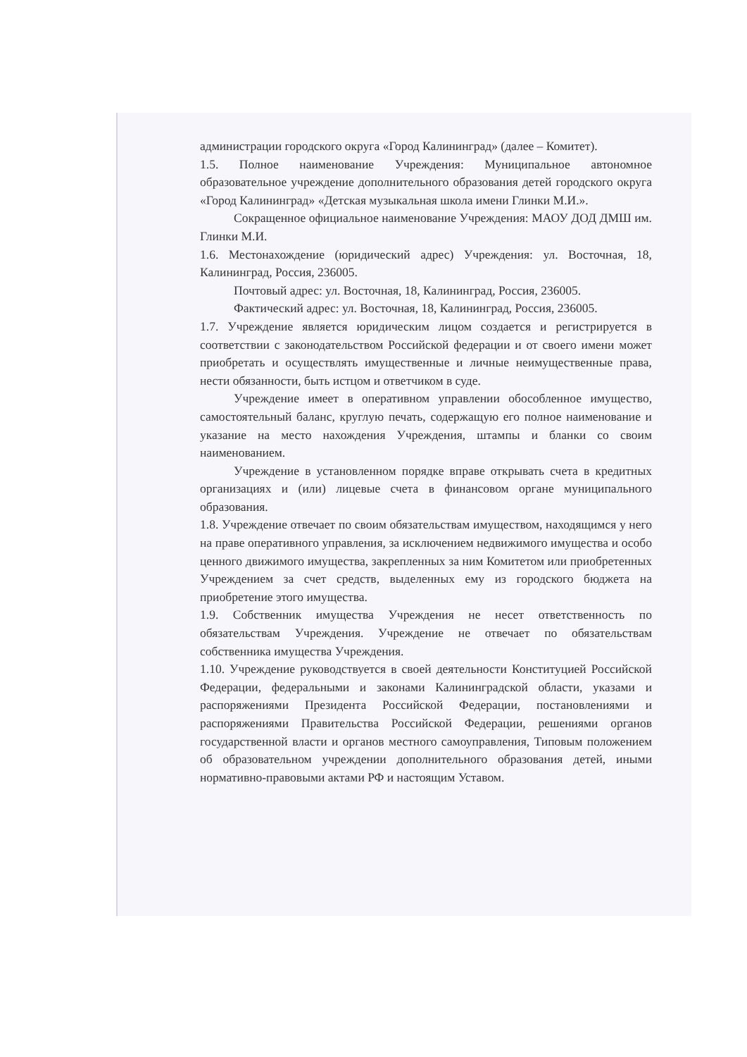администрации городского округа «Город Калининград» (далее – Комитет).
1.5. Полное наименование Учреждения: Муниципальное автономное образовательное учреждение дополнительного образования детей городского округа «Город Калининград» «Детская музыкальная школа имени Глинки М.И.».
Сокращенное официальное наименование Учреждения: МАОУ ДОД ДМШ им. Глинки М.И.
1.6. Местонахождение (юридический адрес) Учреждения: ул. Восточная, 18, Калининград, Россия, 236005.
Почтовый адрес: ул. Восточная, 18, Калининград, Россия, 236005.
Фактический адрес: ул. Восточная, 18, Калининград, Россия, 236005.
1.7. Учреждение является юридическим лицом создается и регистрируется в соответствии с законодательством Российской федерации и от своего имени может приобретать и осуществлять имущественные и личные неимущественные права, нести обязанности, быть истцом и ответчиком в суде.
Учреждение имеет в оперативном управлении обособленное имущество, самостоятельный баланс, круглую печать, содержащую его полное наименование и указание на место нахождения Учреждения, штампы и бланки со своим наименованием.
Учреждение в установленном порядке вправе открывать счета в кредитных организациях и (или) лицевые счета в финансовом органе муниципального образования.
1.8. Учреждение отвечает по своим обязательствам имуществом, находящимся у него на праве оперативного управления, за исключением недвижимого имущества и особо ценного движимого имущества, закрепленных за ним Комитетом или приобретенных Учреждением за счет средств, выделенных ему из городского бюджета на приобретение этого имущества.
1.9. Собственник имущества Учреждения не несет ответственность по обязательствам Учреждения. Учреждение не отвечает по обязательствам собственника имущества Учреждения.
1.10. Учреждение руководствуется в своей деятельности Конституцией Российской Федерации, федеральными и законами Калининградской области, указами и распоряжениями Президента Российской Федерации, постановлениями и распоряжениями Правительства Российской Федерации, решениями органов государственной власти и органов местного самоуправления, Типовым положением об образовательном учреждении дополнительного образования детей, иными нормативно-правовыми актами РФ и настоящим Уставом.